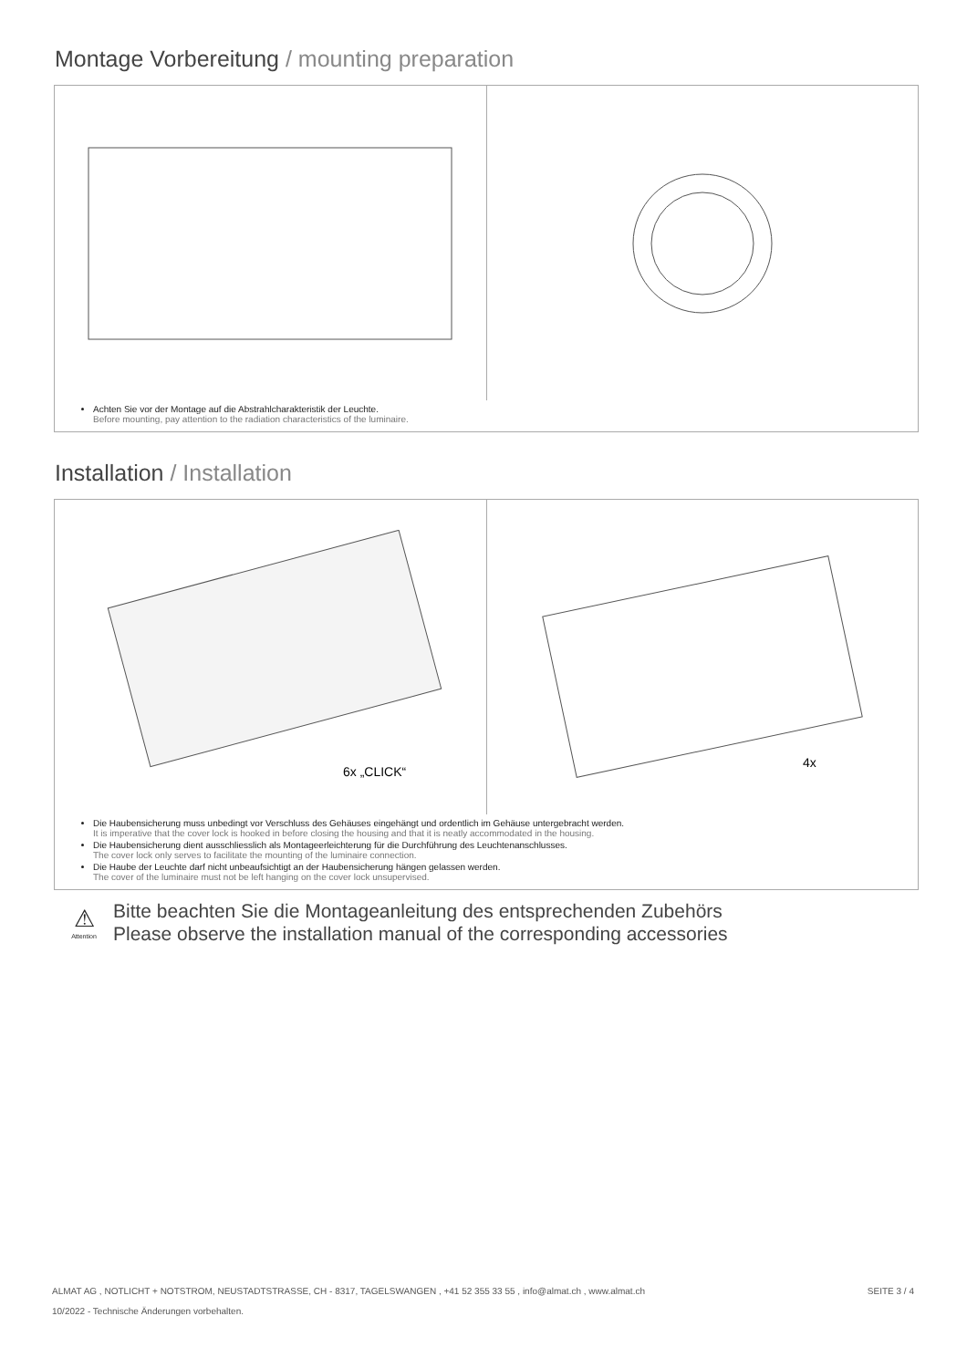Montage Vorbereitung / mounting preparation
Achten Sie vor der Montage auf die Abstrahlcharakteristik der Leuchte.
Before mounting, pay attention to the radiation characteristics of the luminaire.
Installation / Installation
6x „CLICK“
4x
Die Haubensicherung muss unbedingt vor Verschluss des Gehäuses eingehängt und ordentlich im Gehäuse untergebracht werden.
It is imperative that the cover lock is hooked in before closing the housing and that it is neatly accommodated in the housing.
Die Haubensicherung dient ausschliesslich als Montageerleichterung für die Durchführung des Leuchtenanschlusses.
The cover lock only serves to facilitate the mounting of the luminaire connection.
Die Haube der Leuchte darf nicht unbeaufsichtigt an der Haubensicherung hängen gelassen werden.
The cover of the luminaire must not be left hanging on the cover lock unsupervised.
⚠
Attention
Bitte beachten Sie die Montageanleitung des entsprechenden Zubehörs
Please observe the installation manual of the corresponding accessories
ALMAT AG , NOTLICHT + NOTSTROM, NEUSTADTSTRASSE, CH - 8317, TAGELSWANGEN , +41 52 355 33 55 , info@almat.ch , www.almat.ch SEITE 3 / 4
10/2022 - Technische Änderungen vorbehalten.